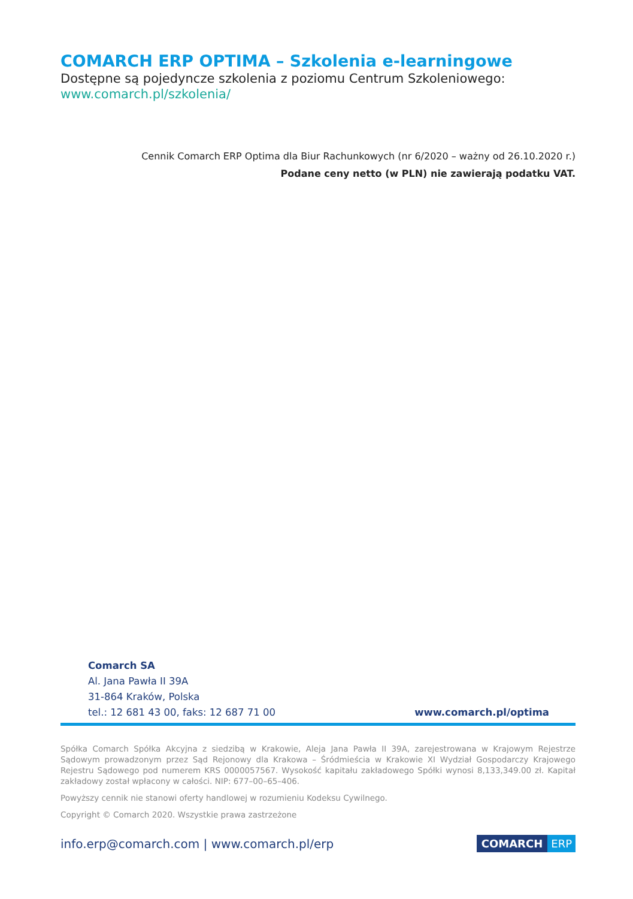COMARCH ERP OPTIMA – Szkolenia e-learningowe
Dostępne są pojedyncze szkolenia z poziomu Centrum Szkoleniowego:
www.comarch.pl/szkolenia/
Cennik Comarch ERP Optima dla Biur Rachunkowych (nr 6/2020 – ważny od 26.10.2020 r.)
Podane ceny netto (w PLN) nie zawierają podatku VAT.
Comarch SA
Al. Jana Pawła II 39A
31-864 Kraków, Polska
tel.: 12 681 43 00, faks: 12 687 71 00 www.comarch.pl/optima
Spółka Comarch Spółka Akcyjna z siedzibą w Krakowie, Aleja Jana Pawła II 39A, zarejestrowana w Krajowym Rejestrze Sądowym prowadzonym przez Sąd Rejonowy dla Krakowa – Śródmieścia w Krakowie XI Wydział Gospodarczy Krajowego Rejestru Sądowego pod numerem KRS 0000057567. Wysokość kapitału zakładowego Spółki wynosi 8,133,349.00 zł. Kapitał zakładowy został wpłacony w całości. NIP: 677–00–65–406.
Powyższy cennik nie stanowi oferty handlowej w rozumieniu Kodeksu Cywilnego.
Copyright © Comarch 2020. Wszystkie prawa zastrzeżone
info.erp@comarch.com | www.comarch.pl/erp
COMARCH ERP